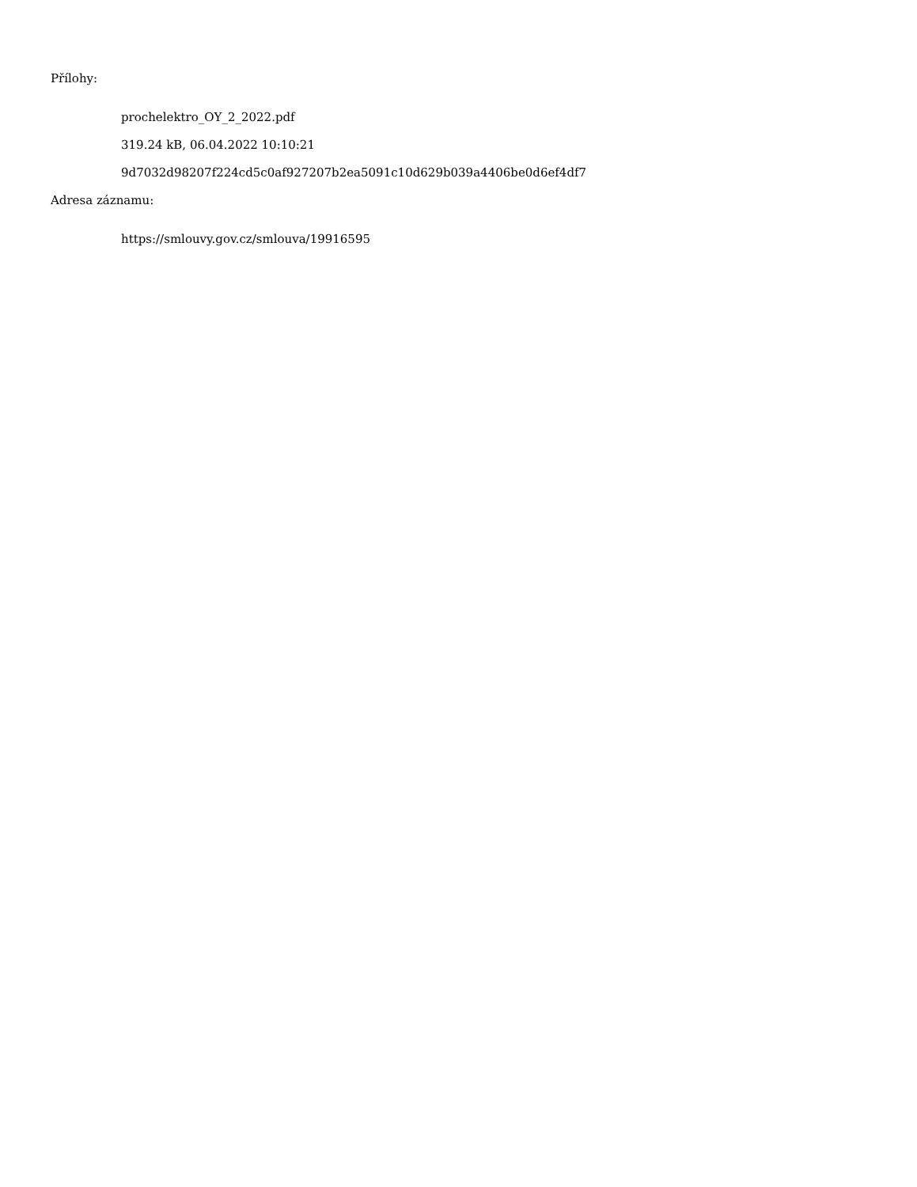Přílohy:
prochelektro_OY_2_2022.pdf
319.24 kB, 06.04.2022 10:10:21
9d7032d98207f224cd5c0af927207b2ea5091c10d629b039a4406be0d6ef4df7
Adresa záznamu:
https://smlouvy.gov.cz/smlouva/19916595